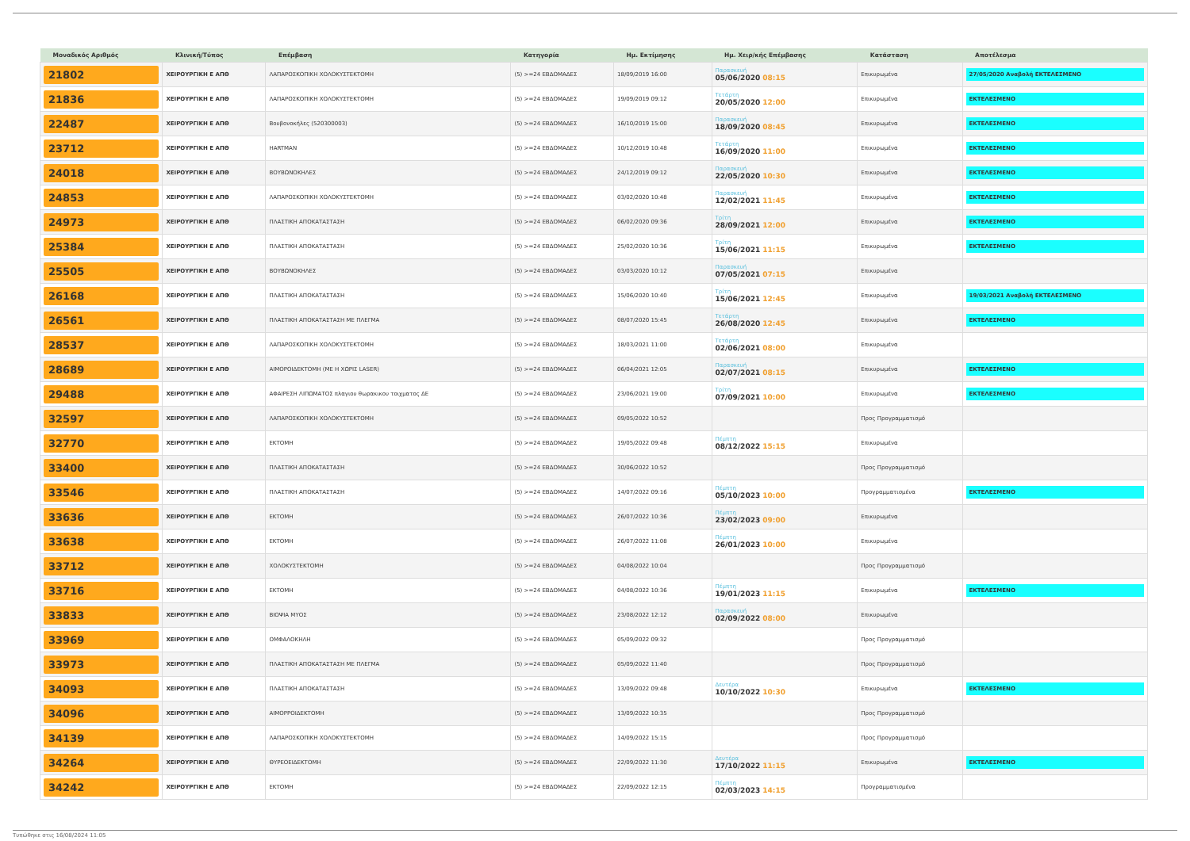| Μοναδικός Αριθμός | Κλινική/Τύπος | Επέμβαση | Κατηγορία | Ημ. Εκτίμησης | Ημ. Χειρ/κής Επέμβασης | Κατάσταση | Αποτέλεσμα |
| --- | --- | --- | --- | --- | --- | --- | --- |
| 21802 | ΧΕΙΡΟΥΡΓΙΚΗ Ε ΑΠΘ | ΛΑΠΑΡΟΣΚΟΠΙΚΗ ΧΟΛΟΚΥΣΤΕΚΤΟΜΗ | (5) >=24 ΕΒΔΟΜΑΔΕΣ | 18/09/2019 16:00 | Παρασκευή 05/06/2020 08:15 | Επικυρωμένα | 27/05/2020 Αναβολή ΕΚΤΕΛΕΣΜΕΝΟ |
| 21836 | ΧΕΙΡΟΥΡΓΙΚΗ Ε ΑΠΘ | ΛΑΠΑΡΟΣΚΟΠΙΚΗ ΧΟΛΟΚΥΣΤΕΚΤΟΜΗ | (5) >=24 ΕΒΔΟΜΑΔΕΣ | 19/09/2019 09:12 | Τετάρτη 20/05/2020 12:00 | Επικυρωμένα | ΕΚΤΕΛΕΣΜΕΝΟ |
| 22487 | ΧΕΙΡΟΥΡΓΙΚΗ Ε ΑΠΘ | Βουβονοκήλες (520300003) | (5) >=24 ΕΒΔΟΜΑΔΕΣ | 16/10/2019 15:00 | Παρασκευή 18/09/2020 08:45 | Επικυρωμένα | ΕΚΤΕΛΕΣΜΕΝΟ |
| 23712 | ΧΕΙΡΟΥΡΓΙΚΗ Ε ΑΠΘ | HARTMAN | (5) >=24 ΕΒΔΟΜΑΔΕΣ | 10/12/2019 10:48 | Τετάρτη 16/09/2020 11:00 | Επικυρωμένα | ΕΚΤΕΛΕΣΜΕΝΟ |
| 24018 | ΧΕΙΡΟΥΡΓΙΚΗ Ε ΑΠΘ | ΒΟΥΒΩΝΟΚΗΛΕΣ | (5) >=24 ΕΒΔΟΜΑΔΕΣ | 24/12/2019 09:12 | Παρασκευή 22/05/2020 10:30 | Επικυρωμένα | ΕΚΤΕΛΕΣΜΕΝΟ |
| 24853 | ΧΕΙΡΟΥΡΓΙΚΗ Ε ΑΠΘ | ΛΑΠΑΡΟΣΚΟΠΙΚΗ ΧΟΛΟΚΥΣΤΕΚΤΟΜΗ | (5) >=24 ΕΒΔΟΜΑΔΕΣ | 03/02/2020 10:48 | Παρασκευή 12/02/2021 11:45 | Επικυρωμένα | ΕΚΤΕΛΕΣΜΕΝΟ |
| 24973 | ΧΕΙΡΟΥΡΓΙΚΗ Ε ΑΠΘ | ΠΛΑΣΤΙΚΗ ΑΠΟΚΑΤΑΣΤΑΣΗ | (5) >=24 ΕΒΔΟΜΑΔΕΣ | 06/02/2020 09:36 | Τρίτη 28/09/2021 12:00 | Επικυρωμένα | ΕΚΤΕΛΕΣΜΕΝΟ |
| 25384 | ΧΕΙΡΟΥΡΓΙΚΗ Ε ΑΠΘ | ΠΛΑΣΤΙΚΗ ΑΠΟΚΑΤΑΣΤΑΣΗ | (5) >=24 ΕΒΔΟΜΑΔΕΣ | 25/02/2020 10:36 | Τρίτη 15/06/2021 11:15 | Επικυρωμένα | ΕΚΤΕΛΕΣΜΕΝΟ |
| 25505 | ΧΕΙΡΟΥΡΓΙΚΗ Ε ΑΠΘ | ΒΟΥΒΩΝΟΚΗΛΕΣ | (5) >=24 ΕΒΔΟΜΑΔΕΣ | 03/03/2020 10:12 | Παρασκευή 07/05/2021 07:15 | Επικυρωμένα | |
| 26168 | ΧΕΙΡΟΥΡΓΙΚΗ Ε ΑΠΘ | ΠΛΑΣΤΙΚΗ ΑΠΟΚΑΤΑΣΤΑΣΗ | (5) >=24 ΕΒΔΟΜΑΔΕΣ | 15/06/2020 10:40 | Τρίτη 15/06/2021 12:45 | Επικυρωμένα | 19/03/2021 Αναβολή ΕΚΤΕΛΕΣΜΕΝΟ |
| 26561 | ΧΕΙΡΟΥΡΓΙΚΗ Ε ΑΠΘ | ΠΛΑΣΤΙΚΗ ΑΠΟΚΑΤΑΣΤΑΣΗ ΜΕ ΠΛΕΓΜΑ | (5) >=24 ΕΒΔΟΜΑΔΕΣ | 08/07/2020 15:45 | Τετάρτη 26/08/2020 12:45 | Επικυρωμένα | ΕΚΤΕΛΕΣΜΕΝΟ |
| 28537 | ΧΕΙΡΟΥΡΓΙΚΗ Ε ΑΠΘ | ΛΑΠΑΡΟΣΚΟΠΙΚΗ ΧΟΛΟΚΥΣΤΕΚΤΟΜΗ | (5) >=24 ΕΒΔΟΜΑΔΕΣ | 18/03/2021 11:00 | Τετάρτη 02/06/2021 08:00 | Επικυρωμένα | |
| 28689 | ΧΕΙΡΟΥΡΓΙΚΗ Ε ΑΠΘ | ΑΙΜΟΡΟΙΔΕΚΤΟΜΗ (ΜΕ Η ΧΩΡΙΣ LASER) | (5) >=24 ΕΒΔΟΜΑΔΕΣ | 06/04/2021 12:05 | Παρασκευή 02/07/2021 08:15 | Επικυρωμένα | ΕΚΤΕΛΕΣΜΕΝΟ |
| 29488 | ΧΕΙΡΟΥΡΓΙΚΗ Ε ΑΠΘ | ΑΦΑΙΡΕΣΗ ΛΙΠΩΜΑΤΟΣ πλαγιου θωρακικου τοιχματος ΔΕ | (5) >=24 ΕΒΔΟΜΑΔΕΣ | 23/06/2021 19:00 | Τρίτη 07/09/2021 10:00 | Επικυρωμένα | ΕΚΤΕΛΕΣΜΕΝΟ |
| 32597 | ΧΕΙΡΟΥΡΓΙΚΗ Ε ΑΠΘ | ΛΑΠΑΡΟΣΚΟΠΙΚΗ ΧΟΛΟΚΥΣΤΕΚΤΟΜΗ | (5) >=24 ΕΒΔΟΜΑΔΕΣ | 09/05/2022 10:52 | | Προς Προγραμματισμό | |
| 32770 | ΧΕΙΡΟΥΡΓΙΚΗ Ε ΑΠΘ | ΕΚΤΟΜΗ | (5) >=24 ΕΒΔΟΜΑΔΕΣ | 19/05/2022 09:48 | Πέμπτη 08/12/2022 15:15 | Επικυρωμένα | |
| 33400 | ΧΕΙΡΟΥΡΓΙΚΗ Ε ΑΠΘ | ΠΛΑΣΤΙΚΗ ΑΠΟΚΑΤΑΣΤΑΣΗ | (5) >=24 ΕΒΔΟΜΑΔΕΣ | 30/06/2022 10:52 | | Προς Προγραμματισμό | |
| 33546 | ΧΕΙΡΟΥΡΓΙΚΗ Ε ΑΠΘ | ΠΛΑΣΤΙΚΗ ΑΠΟΚΑΤΑΣΤΑΣΗ | (5) >=24 ΕΒΔΟΜΑΔΕΣ | 14/07/2022 09:16 | Πέμπτη 05/10/2023 10:00 | Προγραμματισμένα | ΕΚΤΕΛΕΣΜΕΝΟ |
| 33636 | ΧΕΙΡΟΥΡΓΙΚΗ Ε ΑΠΘ | ΕΚΤΟΜΗ | (5) >=24 ΕΒΔΟΜΑΔΕΣ | 26/07/2022 10:36 | Πέμπτη 23/02/2023 09:00 | Επικυρωμένα | |
| 33638 | ΧΕΙΡΟΥΡΓΙΚΗ Ε ΑΠΘ | ΕΚΤΟΜΗ | (5) >=24 ΕΒΔΟΜΑΔΕΣ | 26/07/2022 11:08 | Πέμπτη 26/01/2023 10:00 | Επικυρωμένα | |
| 33712 | ΧΕΙΡΟΥΡΓΙΚΗ Ε ΑΠΘ | ΧΟΛΟΚΥΣΤΕΚΤΟΜΗ | (5) >=24 ΕΒΔΟΜΑΔΕΣ | 04/08/2022 10:04 | | Προς Προγραμματισμό | |
| 33716 | ΧΕΙΡΟΥΡΓΙΚΗ Ε ΑΠΘ | ΕΚΤΟΜΗ | (5) >=24 ΕΒΔΟΜΑΔΕΣ | 04/08/2022 10:36 | Πέμπτη 19/01/2023 11:15 | Επικυρωμένα | ΕΚΤΕΛΕΣΜΕΝΟ |
| 33833 | ΧΕΙΡΟΥΡΓΙΚΗ Ε ΑΠΘ | ΒΙΟΨΙΑ ΜΥΟΣ | (5) >=24 ΕΒΔΟΜΑΔΕΣ | 23/08/2022 12:12 | Παρασκευή 02/09/2022 08:00 | Επικυρωμένα | |
| 33969 | ΧΕΙΡΟΥΡΓΙΚΗ Ε ΑΠΘ | ΟΜΦΑΛΟΚΗΛΗ | (5) >=24 ΕΒΔΟΜΑΔΕΣ | 05/09/2022 09:32 | | Προς Προγραμματισμό | |
| 33973 | ΧΕΙΡΟΥΡΓΙΚΗ Ε ΑΠΘ | ΠΛΑΣΤΙΚΗ ΑΠΟΚΑΤΑΣΤΑΣΗ ΜΕ ΠΛΕΓΜΑ | (5) >=24 ΕΒΔΟΜΑΔΕΣ | 05/09/2022 11:40 | | Προς Προγραμματισμό | |
| 34093 | ΧΕΙΡΟΥΡΓΙΚΗ Ε ΑΠΘ | ΠΛΑΣΤΙΚΗ ΑΠΟΚΑΤΑΣΤΑΣΗ | (5) >=24 ΕΒΔΟΜΑΔΕΣ | 13/09/2022 09:48 | Δευτέρα 10/10/2022 10:30 | Επικυρωμένα | ΕΚΤΕΛΕΣΜΕΝΟ |
| 34096 | ΧΕΙΡΟΥΡΓΙΚΗ Ε ΑΠΘ | ΑΙΜΟΡΡΟΙΔΕΚΤΟΜΗ | (5) >=24 ΕΒΔΟΜΑΔΕΣ | 13/09/2022 10:35 | | Προς Προγραμματισμό | |
| 34139 | ΧΕΙΡΟΥΡΓΙΚΗ Ε ΑΠΘ | ΛΑΠΑΡΟΣΚΟΠΙΚΗ ΧΟΛΟΚΥΣΤΕΚΤΟΜΗ | (5) >=24 ΕΒΔΟΜΑΔΕΣ | 14/09/2022 15:15 | | Προς Προγραμματισμό | |
| 34264 | ΧΕΙΡΟΥΡΓΙΚΗ Ε ΑΠΘ | ΘΥΡΕΟΕΙΔΕΚΤΟΜΗ | (5) >=24 ΕΒΔΟΜΑΔΕΣ | 22/09/2022 11:30 | Δευτέρα 17/10/2022 11:15 | Επικυρωμένα | ΕΚΤΕΛΕΣΜΕΝΟ |
| 34242 | ΧΕΙΡΟΥΡΓΙΚΗ Ε ΑΠΘ | ΕΚΤΟΜΗ | (5) >=24 ΕΒΔΟΜΑΔΕΣ | 22/09/2022 12:15 | Πέμπτη 02/03/2023 14:15 | Προγραμματισμένα | |
Τυπώθηκε στις 16/08/2024 11:05